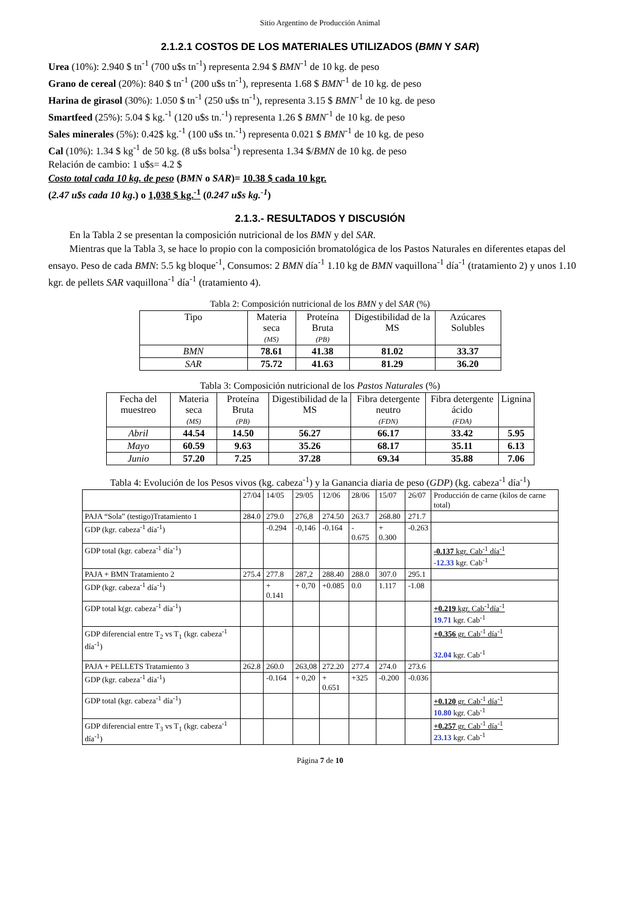Sitio Argentino de Producción Animal
2.1.2.1 COSTOS DE LOS MATERIALES UTILIZADOS (BMN Y SAR)
Urea (10%): 2.940 $ tn<sup>-1</sup> (700 u$s tn<sup>-1</sup>) representa 2.94 $ BMN<sup>-1</sup> de 10 kg. de peso
Grano de cereal (20%): 840 $ tn<sup>-1</sup> (200 u$s tn<sup>-1</sup>), representa 1.68 $ BMN<sup>-1</sup> de 10 kg. de peso
Harina de girasol (30%): 1.050 $ tn<sup>-1</sup> (250 u$s tn<sup>-1</sup>), representa 3.15 $ BMN<sup>-1</sup> de 10 kg. de peso
Smartfeed (25%): 5.04 $ kg.<sup>-1</sup> (120 u$s tn.<sup>-1</sup>) representa 1.26 $ BMN<sup>-1</sup> de 10 kg. de peso
Sales minerales (5%): 0.42$ kg.<sup>-1</sup> (100 u$s tn.<sup>-1</sup>) representa 0.021 $ BMN<sup>-1</sup> de 10 kg. de peso
Cal (10%): 1.34 $ kg<sup>-1</sup> de 50 kg. (8 u$s bolsa<sup>-1</sup>) representa 1.34 $/BMN de 10 kg. de peso
Relación de cambio: 1 u$s= 4.2 $
Costo total cada 10 kg. de peso (BMN o SAR)= 10.38 $ cada 10 kgr.
(2.47 u$s cada 10 kg.) o 1,038 $ kg.<sup>-1</sup> (0.247 u$s kg.<sup>-1</sup>)
2.1.3.- RESULTADOS Y DISCUSIÓN
En la Tabla 2 se presentan la composición nutricional de los BMN y del SAR.
Mientras que la Tabla 3, se hace lo propio con la composición bromatológica de los Pastos Naturales en diferentes etapas del ensayo. Peso de cada BMN: 5.5 kg bloque<sup>-1</sup>, Consumos: 2 BMN día<sup>-1</sup> 1.10 kg de BMN vaquillona<sup>-1</sup> día<sup>-1</sup> (tratamiento 2) y unos 1.10 kgr. de pellets SAR vaquillona<sup>-1</sup> día<sup>-1</sup> (tratamiento 4).
Tabla 2: Composición nutricional de los BMN y del SAR (%)
| Tipo | Materia seca (MS) | Proteína Bruta (PB) | Digestibilidad de la MS | Azúcares Solubles |
| --- | --- | --- | --- | --- |
| BMN | 78.61 | 41.38 | 81.02 | 33.37 |
| SAR | 75.72 | 41.63 | 81.29 | 36.20 |
Tabla 3: Composición nutricional de los Pastos Naturales (%)
| Fecha del muestreo | Materia seca (MS) | Proteína Bruta (PB) | Digestibilidad de la MS | Fibra detergente neutro (FDN) | Fibra detergente ácido (FDA) | Lignina |
| --- | --- | --- | --- | --- | --- | --- |
| Abril | 44.54 | 14.50 | 56.27 | 66.17 | 33.42 | 5.95 |
| Mayo | 60.59 | 9.63 | 35.26 | 68.17 | 35.11 | 6.13 |
| Junio | 57.20 | 7.25 | 37.28 | 69.34 | 35.88 | 7.06 |
Tabla 4: Evolución de los Pesos vivos (kg. cabeza<sup>-1</sup>) y la Ganancia diaria de peso (GDP) (kg. cabeza<sup>-1</sup> día<sup>-1</sup>)
| | 27/04 | 14/05 | 29/05 | 12/06 | 28/06 | 15/07 | 26/07 | Producción de carne (kilos de carne total) |
| --- | --- | --- | --- | --- | --- | --- | --- | --- |
| PAJA “Sola” (testigo)Tratamiento 1 | 284.0 | 279.0 | 276,8 | 274.50 | 263.7 | 268.80 | 271.7 | |
| GDP (kgr. cabeza<sup>-1</sup> día<sup>-1</sup>) | | -0.294 | -0,146 | -0.164 | - 0.675 | + 0.300 | -0.263 | |
| GDP total (kgr. cabeza<sup>-1</sup> día<sup>-1</sup>) | | | | | | | | -0.137 kgr. Cab<sup>-1</sup> día<sup>-1</sup> -12.33 kgr. Cab<sup>-1</sup> |
| PAJA + BMN Tratamiento 2 | 275.4 | 277.8 | 287,2 | 288.40 | 288.0 | 307.0 | 295.1 | |
| GDP (kgr. cabeza<sup>-1</sup> día<sup>-1</sup>) | | + 0.141 | + 0,70 | +0.085 | 0.0 | 1.117 | -1.08 | |
| GDP total k(gr. cabeza<sup>-1</sup> día<sup>-1</sup>) | | | | | | | | +0.219 kgr. Cab<sup>-1</sup>día<sup>-1</sup> 19.71 kgr. Cab<sup>-1</sup> |
| GDP diferencial entre T<sub>2</sub> vs T<sub>1</sub> (kgr. cabeza<sup>-1</sup> día<sup>-1</sup>) | | | | | | | | +0.356 gr. Cab<sup>-1</sup> día<sup>-1</sup> 32.04 kgr. Cab<sup>-1</sup> |
| PAJA + PELLETS Tratamiento 3 | 262.8 | 260.0 | 263,08 | 272.20 | 277.4 | 274.0 | 273.6 | |
| GDP (kgr. cabeza<sup>-1</sup> día<sup>-1</sup>) | | -0.164 | + 0,20 | + 0.651 | +325 | -0.200 | -0.036 | |
| GDP total (kgr. cabeza<sup>-1</sup> día<sup>-1</sup>) | | | | | | | | +0.120 gr. Cab<sup>-1</sup> día<sup>-1</sup> 10.80 kgr. Cab<sup>-1</sup> |
| GDP diferencial entre T<sub>3</sub> vs T<sub>1</sub> (kgr. cabeza<sup>-1</sup> día<sup>-1</sup>) | | | | | | | | +0.257 gr. Cab<sup>-1</sup> día<sup>-1</sup> 23.13 kgr. Cab<sup>-1</sup> |
Página 7 de 10